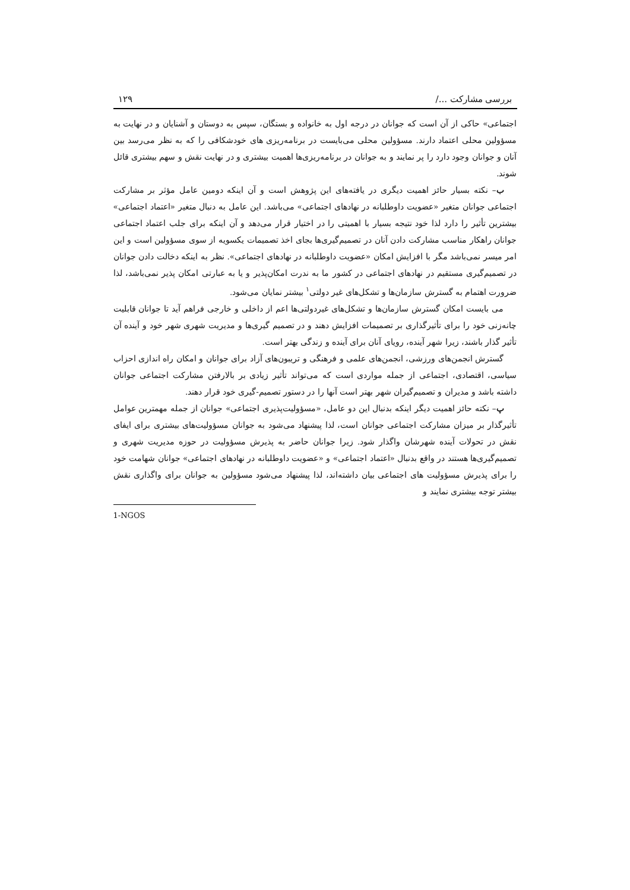بررسی مشارکت .../ ۱۲۹
اجتماعی» حاکی از آن است که جوانان در درجه اول به خانواده و بستگان، سپس به دوستان و آشنایان و در نهایت به مسؤولین محلی اعتماد دارند. مسؤولین محلی می‌بایست در برنامه‌ریزی های خودشکافی را که به نظر می‌رسد بین آنان و جوانان وجود دارد را پر نمایند و به جوانان در برنامه‌ریزی‌ها اهمیت بیشتری و در نهایت نقش و سهم بیشتری قائل شوند.
ب– نکته بسیار حائز اهمیت دیگری در یافته‌های این پژوهش است و آن اینکه دومین عامل مؤثر بر مشارکت اجتماعی جوانان متغیر «عضویت داوطلبانه در نهادهای اجتماعی» می‌باشد. این عامل به دنبال متغیر «اعتماد اجتماعی» بیشترین تأثیر را دارد لذا خود نتیجه بسیار با اهمیتی را در اختیار قرار می‌دهد و آن اینکه برای جلب اعتماد اجتماعی جوانان راهکار مناسب مشارکت دادن آنان در تصمیم‌گیری‌ها بجای اخذ تصمیمات یکسویه از سوی مسؤولین است و این امر میسر نمی‌باشد مگر با افزایش امکان «عضویت داوطلبانه در نهادهای اجتماعی». نظر به اینکه دخالت دادن جوانان در تصمیم‌گیری مستقیم در نهادهای اجتماعی در کشور ما به ندرت امکان‌پذیر و یا به عبارتی امکان پذیر نمی‌باشد، لذا ضرورت اهتمام به گسترش سازمان‌ها و تشکل‌های غیر دولتی<sup>۱</sup> بیشتر نمایان می‌شود.
می بایست امکان گسترش سازمان‌ها و تشکل‌های غیردولتی‌ها اعم از داخلی و خارجی فراهم آید تا جوانان قابلیت چانه‌زنی خود را برای تأثیرگذاری بر تصمیمات افزایش دهند و در تصمیم گیری‌ها و مدیریت شهری شهر خود و آینده آن تأثیر گذار باشند، زیرا شهر آینده، رویای آنان برای آینده و زندگی بهتر است.
گسترش انجمن‌های ورزشی، انجمن‌های علمی و فرهنگی و تریبون‌های آزاد برای جوانان و امکان راه اندازی احزاب سیاسی، اقتصادی، اجتماعی از جمله مواردی است که می‌تواند تأثیر زیادی بر بالارفتن مشارکت اجتماعی جوانان داشته باشد و مدیران و تصمیم‌گیران شهر بهتر است آنها را در دستور تصمیم-گیری خود قرار دهند.
پ– نکته حائز اهمیت دیگر اینکه بدنبال این دو عامل، «مسؤولیت‌پذیری اجتماعی» جوانان از جمله مهمترین عوامل تأثیرگذار بر میزان مشارکت اجتماعی جوانان است، لذا پیشنهاد می‌شود به جوانان مسؤولیت‌های بیشتری برای ایفای نقش در تحولات آینده شهرشان واگذار شود. زیرا جوانان حاضر به پذیرش مسؤولیت در حوزه مدیریت شهری و تصمیم‌گیری‌ها هستند در واقع بدنبال «اعتماد اجتماعی» و «عضویت داوطلبانه در نهادهای اجتماعی» جوانان شهامت خود را برای پذیرش مسؤولیت های اجتماعی بیان داشته‌اند، لذا پیشنهاد می‌شود مسؤولین به جوانان برای واگذاری نقش بیشتر توجه بیشتری نمایند و
1-NGOS